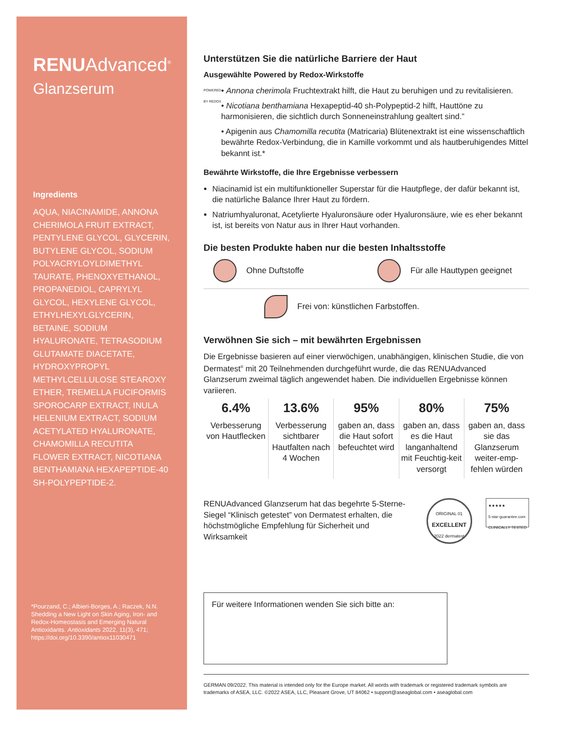RENUAdvanced<sup>®</sup>
Glanzserum
Ingredients
AQUA, NIACINAMIDE, ANNONA CHERIMOLA FRUIT EXTRACT, PENTYLENE GLYCOL, GLYCERIN, BUTYLENE GLYCOL, SODIUM POLYACRYLOYLDIMETHYL TAURATE, PHENOXYETHANOL, PROPANEDIOL, CAPRYLYL GLYCOL, HEXYLENE GLYCOL, ETHYLHEXYLGLYCERIN, BETAINE, SODIUM HYALURONATE, TETRASODIUM GLUTAMATE DIACETATE, HYDROXYPROPYL METHYLCELLULOSE STEAROXY ETHER, TREMELLA FUCIFORMIS SPOROCARP EXTRACT, INULA HELENIUM EXTRACT, SODIUM ACETYLATED HYALURONATE, CHAMOMILLA RECUTITA FLOWER EXTRACT, NICOTIANA BENTHAMIANA HEXAPEPTIDE-40 SH-POLYPEPTIDE-2.
*Pourzand, C.; Albieri-Borges, A.; Raczek, N.N. Shedding a New Light on Skin Aging, Iron- and Redox-Homeostasis and Emerging Natural Antioxidants. Antioxidants 2022, 11(3), 471; https://doi.org/10.3390/antiox11030471
Unterstützen Sie die natürliche Barriere der Haut
Ausgewählte Powered by Redox-Wirkstoffe
POWERED BY REDOX
• Annona cherimola Fruchtextrakt hilft, die Haut zu beruhigen und zu revitalisieren.
• Nicotiana benthamiana Hexapeptid-40 sh-Polypeptid-2 hilft, Hauttöne zu harmonisieren, die sichtlich durch Sonneneinstrahlung gealtert sind.”
• Apigenin aus Chamomilla recutita (Matricaria) Blütenextrakt ist eine wissenschaftlich bewährte Redox-Verbindung, die in Kamille vorkommt und als hautberuhigendes Mittel bekannt ist.*
Bewährte Wirkstoffe, die Ihre Ergebnisse verbessern
Niacinamid ist ein multifunktioneller Superstar für die Hautpflege, der dafür bekannt ist, die natürliche Balance Ihrer Haut zu fördern.
Natriumhyaluronat, Acetylierte Hyaluronsäure oder Hyaluronsäure, wie es eher bekannt ist, ist bereits von Natur aus in Ihrer Haut vorhanden.
Die besten Produkte haben nur die besten Inhaltsstoffe
Ohne Duftstoffe Für alle Hauttypen geeignet
Frei von: künstlichen Farbstoffen.
Verwöhnen Sie sich – mit bewährten Ergebnissen
Die Ergebnisse basieren auf einer vierwöchigen, unabhängigen, klinischen Studie, die von Dermatest<sup>®</sup> mit 20 Teilnehmenden durchgeführt wurde, die das RENUAdvanced Glanzserum zweimal täglich angewendet haben. Die individuellen Ergebnisse können variieren.
6.4%
Verbesserung von Hautflecken
13.6%
Verbesserung sichtbarer Hautfalten nach 4 Wochen
95%
gaben an, dass die Haut sofort befeuchtet wird
80%
gaben an, dass es die Haut langanhaltend mit Feuchtig-keit versorgt
75%
gaben an, dass sie das Glanzserum weiter-emp-fehlen würden
RENUAdvanced Glanzserum hat das begehrte 5-Sterne-Siegel “Klinisch getestet” von Dermatest erhalten, die höchstmögliche Empfehlung für Sicherheit und Wirksamkeit
ORIGINAL 01 EXCELLENT 2022 dermatest
★★★★★
5-star-guarantee.com
CLINICALLY TESTED
Für weitere Informationen wenden Sie sich bitte an:
GERMAN 09/2022. This material is intended only for the Europe market. All words with trademark or registered trademark symbols are trademarks of ASEA, LLC. ©2022 ASEA, LLC, Pleasant Grove, UT 84062 • support@aseaglobal.com • aseaglobal.com